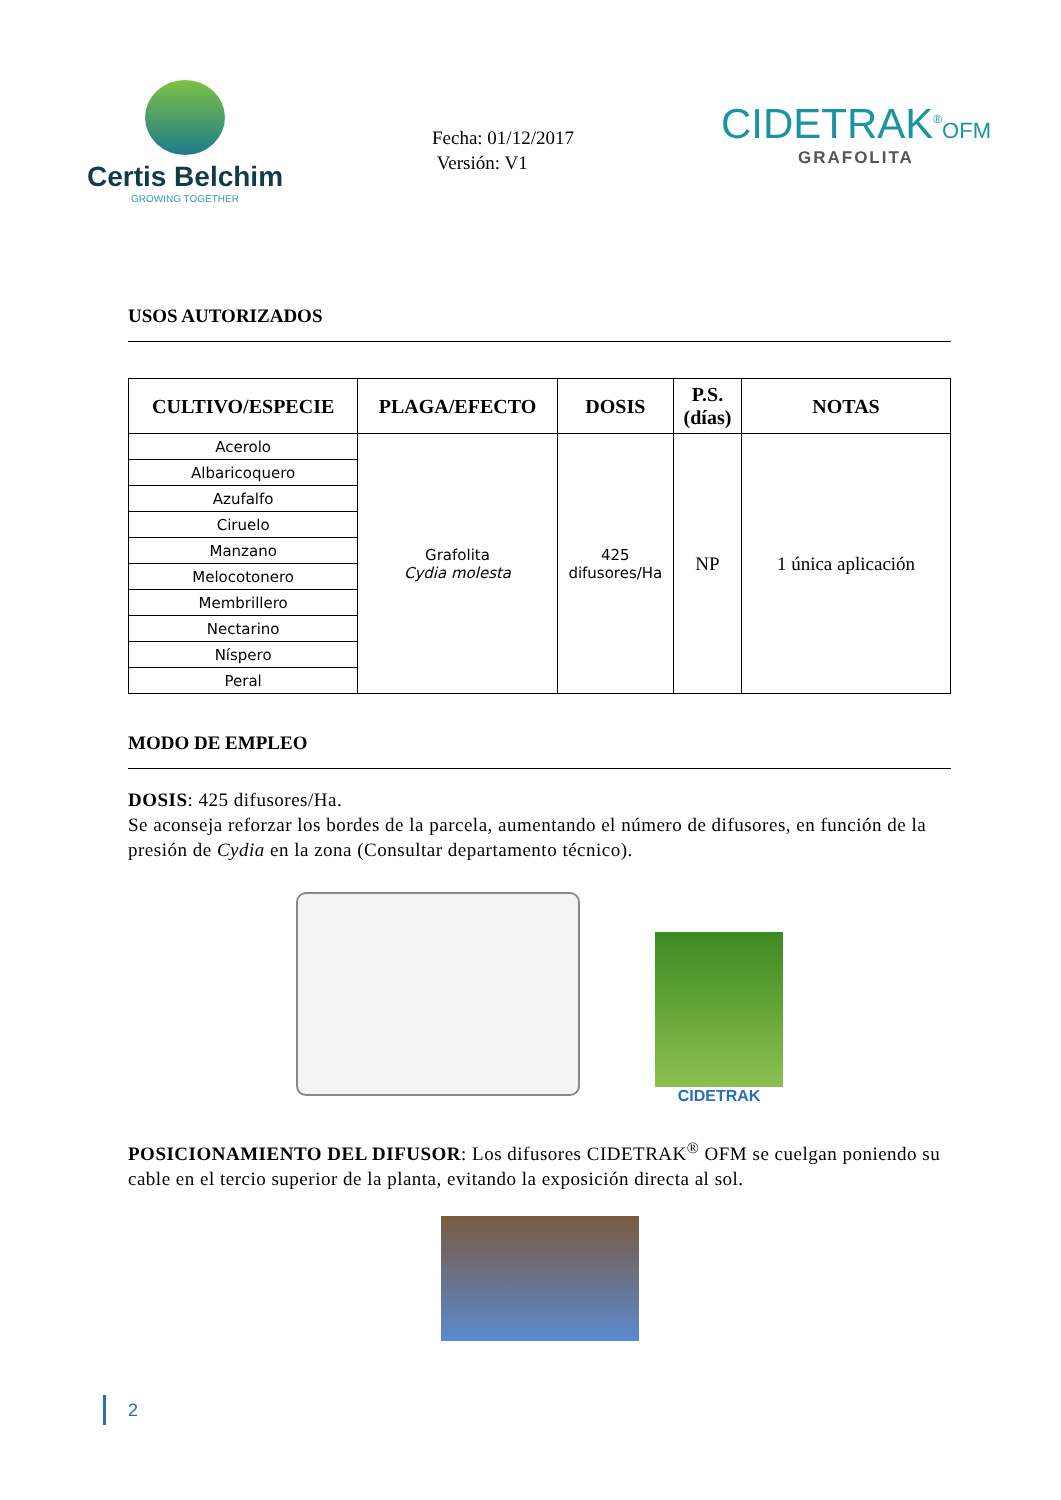Certis Belchim
GROWING TOGETHER
Fecha: 01/12/2017
Versión: V1
CIDETRAK<sup>®</sup>OFM
GRAFOLITA
USOS AUTORIZADOS
| CULTIVO/ESPECIE | PLAGA/EFECTO | DOSIS | P.S. (días) | NOTAS |
| --- | --- | --- | --- | --- |
| Acerolo | Grafolita Cydia molesta | 425 difusores/Ha | NP | 1 única aplicación |
| Albaricoquero | | | | |
| Azufalfo | | | | |
| Ciruelo | | | | |
| Manzano | | | | |
| Melocotonero | | | | |
| Membrillero | | | | |
| Nectarino | | | | |
| Níspero | | | | |
| Peral | | | | |
MODO DE EMPLEO
DOSIS: 425 difusores/Ha.
Se aconseja reforzar los bordes de la parcela, aumentando el número de difusores, en función de la presión de Cydia en la zona (Consultar departamento técnico).
CIDETRAK
POSICIONAMIENTO DEL DIFUSOR: Los difusores CIDETRAK<sup>®</sup> OFM se cuelgan poniendo su cable en el tercio superior de la planta, evitando la exposición directa al sol.
2